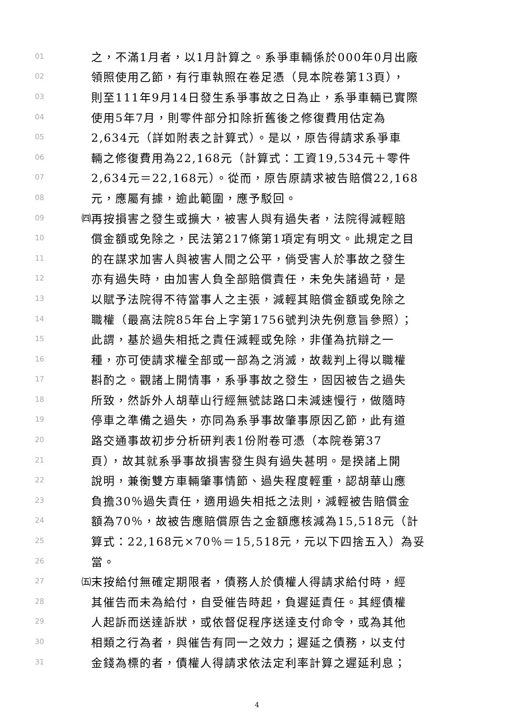01 之，不滿1月者，以1月計算之。系爭車輛係於000年0月出廠
02 領照使用乙節，有行車執照在卷足憑（見本院卷第13頁），
03 則至111年9月14日發生系爭事故之日為止，系爭車輛已實際
04 使用5年7月，則零件部分扣除折舊後之修復費用估定為
05 2,634元（詳如附表之計算式）。是以，原告得請求系爭車
06 輛之修復費用為22,168元（計算式：工資19,534元＋零件
07 2,634元＝22,168元）。從而，原告原請求被告賠償22,168
08 元，應屬有據，逾此範圍，應予駁回。
09 ㈣ 再按損害之發生或擴大，被害人與有過失者，法院得減輕賠
10 償金額或免除之，民法第217條第1項定有明文。此規定之目
11 的在謀求加害人與被害人間之公平，倘受害人於事故之發生
12 亦有過失時，由加害人負全部賠償責任，未免失諸過苛，是
13 以賦予法院得不待當事人之主張，減輕其賠償金額或免除之
14 職權（最高法院85年台上字第1756號判決先例意旨參照）；
15 此謂，基於過失相抵之責任減輕或免除，非僅為抗辯之一
16 種，亦可使請求權全部或一部為之消滅，故裁判上得以職權
17 斟酌之。觀諸上開情事，系爭事故之發生，固因被告之過失
18 所致，然訴外人胡華山行經無號誌路口未減速慢行，做隨時
19 停車之準備之過失，亦同為系爭事故肇事原因乙節，此有道
20 路交通事故初步分析研判表1份附卷可憑（本院卷第37
21 頁），故其就系爭事故損害發生與有過失甚明。是揆諸上開
22 說明，兼衡雙方車輛肇事情節、過失程度輕重，認胡華山應
23 負擔30％過失責任，適用過失相抵之法則，減輕被告賠償金
24 額為70％，故被告應賠償原告之金額應核減為15,518元（計
25 算式：22,168元×70％＝15,518元，元以下四捨五入）為妥
26 當。
27 ㈤ 末按給付無確定期限者，債務人於債權人得請求給付時，經
28 其催告而未為給付，自受催告時起，負遲延責任。其經債權
29 人起訴而送達訴狀，或依督促程序送達支付命令，或為其他
30 相類之行為者，與催告有同一之效力；遲延之債務，以支付
31 金錢為標的者，債權人得請求依法定利率計算之遲延利息；
4